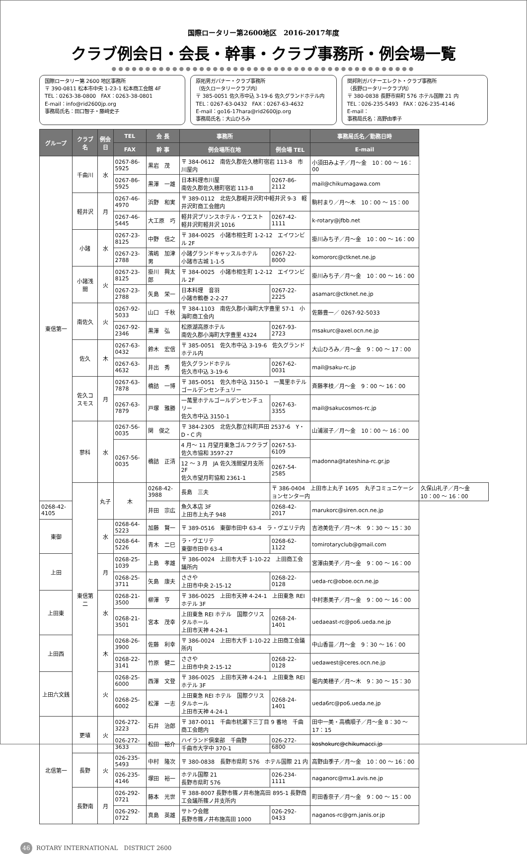国際ロータリー第2600地区　2016-2017年度
クラブ例会日・会長・幹事・クラブ事務所・例会場一覧
●●●●●●●●●●●●●●●●●●●●●●●●●●●●●●●●●●●●●●●●●●●●●
国際ロータリー第 2600 地区事務所
〒 390-0811 松本市中央 1-23-1 松本商工会館 4F
TEL：0263-38-0800　FAX：0263-38-0801
E-mail：info@rid2600jp.org
事務局氏名：田口智子・藤﨑史子
原拓男ガバナー・クラブ事務所
（佐久ロータリークラブ内）
〒 385-0051 佐久市中込 3-19-6 佐久グランドホテル内
TEL：0267-63-0432　FAX：0267-63-4632
E-mail：go16-17hara@rid2600jp.org
事務局氏名：大山ひろみ
関邦則ガバナーエレクト・クラブ事務所
（長野ロータリークラブ内）
〒 380-0838 長野市県町 576 ホテル国際 21 内
TEL：026-235-5493　FAX：026-235-4146
E-mail：
事務局氏名：高野由季子
| グループ | クラブ名 | 例会日 | TEL | 会 長 | 事務所 | | 事務局氏名／勤務日時 | |
| --- | --- | --- | --- | --- | --- | --- | --- | --- |
| | | | FAX | 幹 事 | 例会場所在地 | 例会場 TEL | E-mail | |
| 東信第一 | 千曲川 | 水 | 0267-86-5925 | 黒岩 茂 | 〒 384-0612 南佐久郡佐久穂町宿岩 113-8 市川屋内 | | 小須田みよ子／月～金 10：00 ～ 16：00 | |
| | | | 0267-86-5925 | 黒澤 一雄 | 日本料理市川屋 南佐久郡佐久穂町宿岩 113-8 | 0267-86-2112 | mail@chikumagawa.com | |
| | 軽井沢 | 月 | 0267-46-4970 | 浜野 和実 | 〒 389-0112 北佐久郡軽井沢町中軽井沢 9-3 軽井沢町商工会館内 | | 駒村まり／月～木 10：00 ～ 15：00 | |
| | | | 0267-46-5445 | 大工原 巧 | 軽井沢プリンスホテル・ウエスト 軽井沢町軽井沢 1016 | 0267-42-1111 | k-rotary@jfbb.net | |
| | 小諸 | 水 | 0267-23-8125 | 中野 信之 | 〒 384-0025 小諸市相生町 1-2-12 エイワンビル 2F | | 掛川みち子／月～金 10：00 ～ 16：00 | |
| | | | 0267-23-2788 | 濱嶋 加津男 | 小諸グランドキャッスルホテル 小諸市古城 1-1-5 | 0267-22-8000 | komororc@ctknet.ne.jp | |
| | 小諸浅間 | 火 | 0267-23-8125 | 掛川 興太郎 | 〒 384-0025 小諸市相生町 1-2-12 エイワンビル 2F | | 掛川みち子／月～金 10：00 ～ 16：00 | |
| | | | 0267-23-2788 | 矢島 栄一 | 日本料理 音羽 小諸市鶴巻 2-2-27 | 0267-22-2225 | asamarc@ctknet.ne.jp | |
| | 南佐久 | 火 | 0267-92-5033 | 山口 千秋 | 〒 384-1103 南佐久郡小海町大字豊里 57-1 小海町商工会内 | | 佐藤豊一／ 0267-92-5033 | |
| | | | 0267-92-2346 | 黒澤 弘 | 松原湖高原ホテル 南佐久郡小海町大字豊里 4324 | 0267-93-2723 | msakurc@axel.ocn.ne.jp | |
| | 佐久 | 木 | 0267-63-0432 | 鈴木 宏信 | 〒 385-0051 佐久市中込 3-19-6 佐久グランドホテル内 | | 大山ひろみ／月～金 9：00 ～ 17：00 | |
| | | | 0267-63-4632 | 井出 秀 | 佐久グランドホテル 佐久市中込 3-19-6 | 0267-62-0031 | mail@saku-rc.jp | |
| | 佐久コスモス | 月 | 0267-63-7878 | 橋詰 一博 | 〒 385-0051 佐久市中込 3150-1 一萬里ホテルゴールデンセンチュリー | | 斉藤孝枝／月～金 9：00 ～ 16：00 | |
| | | | 0267-63-7879 | 戸塚 雅勝 | 一萬里ホテルゴールデンセンチュリー 佐久市中込 3150-1 | 0267-63-3355 | mail@sakucosmos-rc.jp | |
| | 蓼科 | 水 | 0267-56-0035 | 関 俊之 | 〒 384-2305 北佐久郡立科町芦田 2537-6 Y・D・C 内 | | 山浦淑子／月～金 10：00 ～ 16：00 | |
| | | | 0267-56-0035 | 橋詰 正清 | 4 月～ 11 月望月東急ゴルフクラブ 佐久市協和 3597-27 | 0267-53-6109 | madonna@tateshina-rc.gr.jp | |
| | | | | | 12 ～ 3 月 JA 佐久浅間望月支所 2F 佐久市望月町協和 2361-1 | 0267-54-2585 | | |
| | 東信第二 | 丸子 | 木 | 0268-42-3988 | 長島 三夫 | 〒 386-0404 上田市上丸子 1695 丸子コミュニケーションセンター内 | | 久保山礼子／月～金 10：00 ～ 16：00 |
| 0268-42-4105 | | | | 井田 宗広 | 魚久本店 3F 上田市上丸子 948 | 0268-42-2017 | marukorc@siren.ocn.ne.jp | |
| 東御 | | 水 | 0268-64-5223 | 加藤 賢一 | 〒 389-0516 東御市田中 63-4 ラ・ヴエリテ内 | | 吉池美佐子／月～木 9：30 ～ 15：30 | |
| | | | 0268-64-5226 | 青木 二巳 | ラ・ヴエリテ 東御市田中 63-4 | 0268-62-1122 | tomirotaryclub@gmail.com | |
| 上田 | | 月 | 0268-25-1039 | 上島 孝雄 | 〒 386-0024 上田市大手 1-10-22 上田商工会議所内 | | 宮澤由美子／月～金 9：00 ～ 16：00 | |
| | | | 0268-25-3711 | 矢島 康夫 | ささや 上田市中央 2-15-12 | 0268-22-0128 | ueda-rc@oboe.ocn.ne.jp | |
| 上田東 | | 水 | 0268-21-3500 | 柳澤 亨 | 〒 386-0025 上田市天神 4-24-1 上田東急 REI ホテル 3F | | 中村恵美子／月～金 9：00 ～ 16：00 | |
| | | | 0268-21-3501 | 宮本 茂幸 | 上田東急 REI ホテル 国際クリスタルホール 上田市天神 4-24-1 | 0268-24-1401 | uedaeast-rc@po6.ueda.ne.jp | |
| 上田西 | | 木 | 0268-26-3900 | 佐藤 利幸 | 〒 386-0024 上田市大手 1-10-22 上田商工会議所内 | | 中山香苗／月～金 9：30 ～ 16：00 | |
| | | | 0268-22-3141 | 竹原 健二 | ささや 上田市中央 2-15-12 | 0268-22-0128 | uedawest@ceres.ocn.ne.jp | |
| 上田六文銭 | | 火 | 0268-25-6000 | 西澤 文登 | 〒 386-0025 上田市天神 4-24-1 上田東急 REI ホテル 3F | | 堀内美穂子／月～木 9：30 ～ 15：30 | |
| | | | 0268-25-6002 | 松澤 一志 | 上田東急 REI ホテル 国際クリスタルホール 上田市天神 4-24-1 | 0268-24-1401 | ueda6rc@po6.ueda.ne.jp | |
| 北信第一 | 更埴 | 火 | 026-272-3223 | 石井 治郎 | 〒 387-0011 千曲市杭瀬下三丁目 9 番地 千曲商工会館内 | | 田中一美・高橋順子／月～金 8：30 ～ 17：15 | |
| | | | 026-272-3633 | 松田 裕介 | ハイランド倶楽部 千曲野 千曲市大字中 370-1 | 026-272-6800 | koshokurc@chikumacci.jp | |
| | 長野 | 火 | 026-235-5493 | 中村 隆次 | 〒 380-0838 長野市県町 576 ホテル国際 21 内 | | 高野由季子／月～金 10：00 ～ 16：00 | |
| | | | 026-235-4146 | 塚田 裕一 | ホテル国際 21 長野市県町 576 | 026-234-1111 | naganorc@mx1.avis.ne.jp | |
| | 長野南 | 月 | 026-292-0721 | 藤本 光世 | 〒 388-8007 長野市篠ノ井布施高田 895-1 長野商工会議所篠ノ井支所内 | | 町田香奈子／月～金 9：00 ～ 15：00 | |
| | | | 026-292-0722 | 真島 英雄 | サトウ会館 長野市篠ノ井布施高田 1000 | 026-292-0433 | naganos-rc@grn.janis.or.jp | |
46 ROTARY INTERNATIONAL　DISTRICT 2600